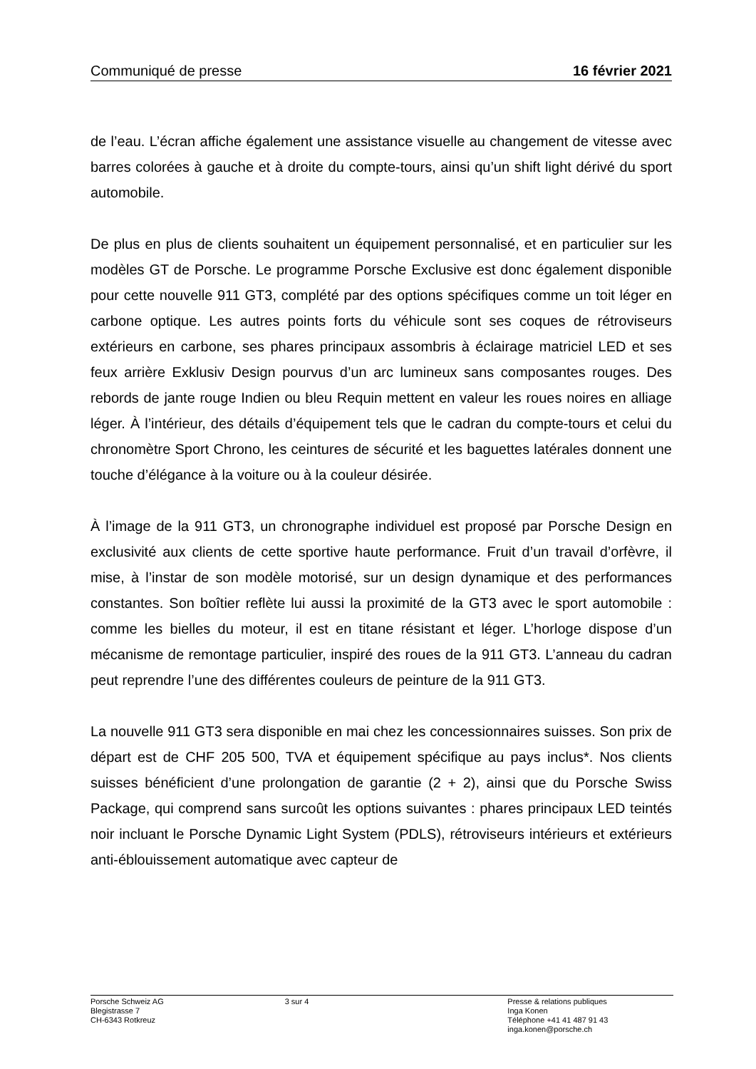Communiqué de presse 16 février 2021
de l’eau. L’écran affiche également une assistance visuelle au changement de vitesse avec barres colorées à gauche et à droite du compte-tours, ainsi qu’un shift light dérivé du sport automobile.
De plus en plus de clients souhaitent un équipement personnalisé, et en particulier sur les modèles GT de Porsche. Le programme Porsche Exclusive est donc également disponible pour cette nouvelle 911 GT3, complété par des options spécifiques comme un toit léger en carbone optique. Les autres points forts du véhicule sont ses coques de rétroviseurs extérieurs en carbone, ses phares principaux assombris à éclairage matriciel LED et ses feux arrière Exklusiv Design pourvus d’un arc lumineux sans composantes rouges. Des rebords de jante rouge Indien ou bleu Requin mettent en valeur les roues noires en alliage léger. À l’intérieur, des détails d’équipement tels que le cadran du compte-tours et celui du chronomètre Sport Chrono, les ceintures de sécurité et les baguettes latérales donnent une touche d’élégance à la voiture ou à la couleur désirée.
À l’image de la 911 GT3, un chronographe individuel est proposé par Porsche Design en exclusivité aux clients de cette sportive haute performance. Fruit d’un travail d’orfèvre, il mise, à l’instar de son modèle motorisé, sur un design dynamique et des performances constantes. Son boîtier reflète lui aussi la proximité de la GT3 avec le sport automobile : comme les bielles du moteur, il est en titane résistant et léger. L’horloge dispose d’un mécanisme de remontage particulier, inspiré des roues de la 911 GT3. L’anneau du cadran peut reprendre l’une des différentes couleurs de peinture de la 911 GT3.
La nouvelle 911 GT3 sera disponible en mai chez les concessionnaires suisses. Son prix de départ est de CHF 205 500, TVA et équipement spécifique au pays inclus*. Nos clients suisses bénéficient d’une prolongation de garantie (2 + 2), ainsi que du Porsche Swiss Package, qui comprend sans surcoût les options suivantes : phares principaux LED teintés noir incluant le Porsche Dynamic Light System (PDLS), rétroviseurs intérieurs et extérieurs anti-éblouissement automatique avec capteur de
Porsche Schweiz AG
Blegistrasse 7
CH-6343 Rotkreuz
3 sur 4 Presse & relations publiques
Inga Konen
Téléphone +41 41 487 91 43
inga.konen@porsche.ch